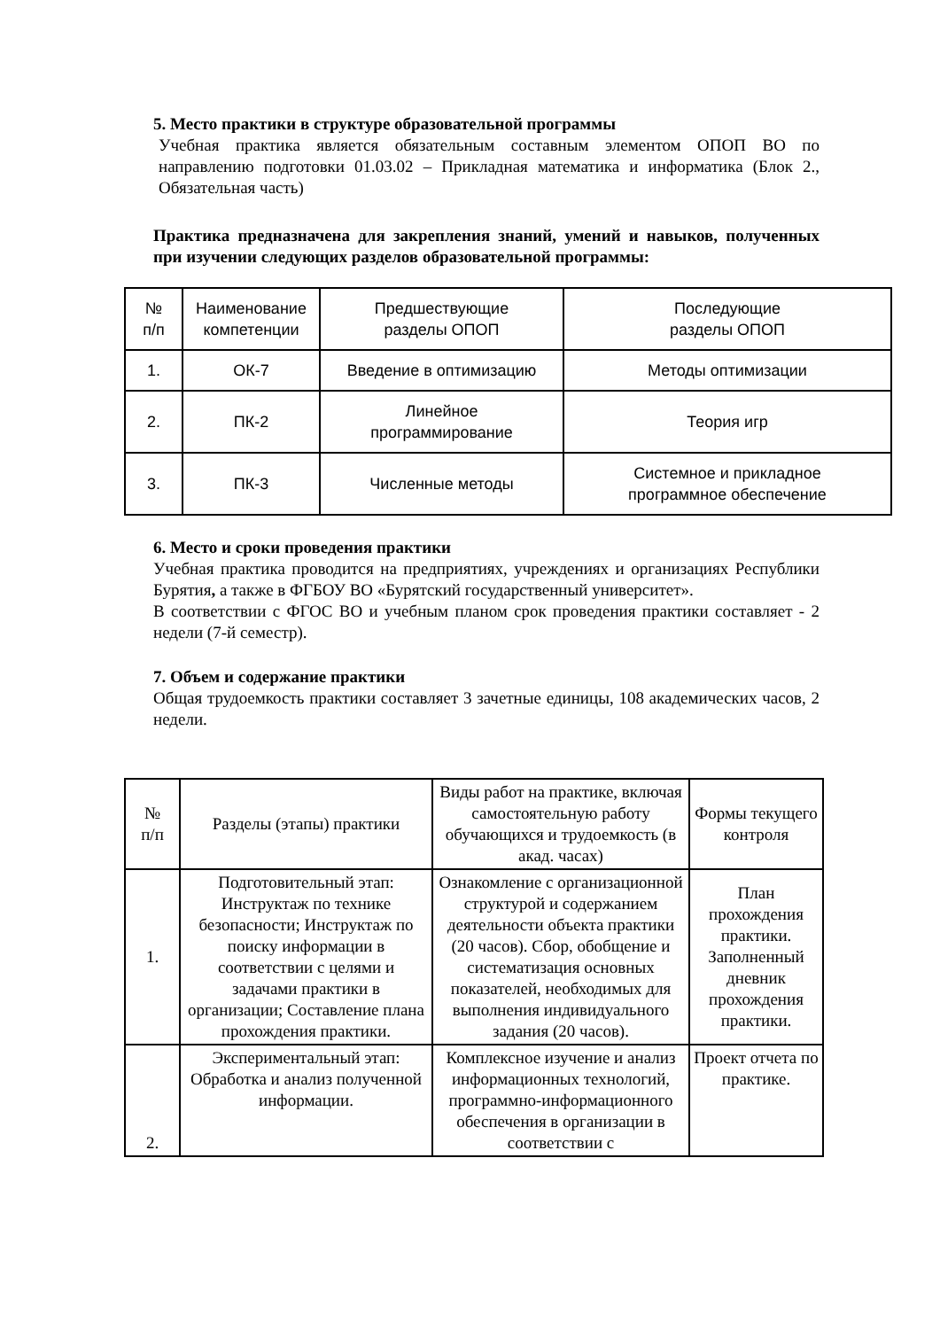5. Место практики в структуре образовательной программы
Учебная практика является обязательным составным элементом ОПОП ВО по направлению подготовки 01.03.02 – Прикладная математика и информатика (Блок 2., Обязательная часть)
Практика предназначена для закрепления знаний, умений и навыков, полученных при изучении следующих разделов образовательной программы:
| № п/п | Наименование компетенции | Предшествующие разделы ОПОП | Последующие разделы ОПОП |
| --- | --- | --- | --- |
| 1. | ОК-7 | Введение в оптимизацию | Методы оптимизации |
| 2. | ПК-2 | Линейное программирование | Теория игр |
| 3. | ПК-3 | Численные методы | Системное и прикладное программное обеспечение |
6. Место и сроки проведения практики
Учебная практика проводится на предприятиях, учреждениях и организациях Республики Бурятия, а также в ФГБОУ ВО «Бурятский государственный университет».
В соответствии с ФГОС ВО и учебным планом срок проведения практики составляет - 2 недели (7-й семестр).
7. Объем и содержание практики
Общая трудоемкость практики составляет 3 зачетные единицы, 108 академических часов, 2 недели.
| № п/п | Разделы (этапы) практики | Виды работ на практике, включая самостоятельную работу обучающихся и трудоемкость (в акад. часах) | Формы текущего контроля |
| --- | --- | --- | --- |
| 1. | Подготовительный этап: Инструктаж по технике безопасности; Инструктаж по поиску информации в соответствии с целями и задачами практики в организации; Составление плана прохождения практики. | Ознакомление с организационной структурой и содержанием деятельности объекта практики (20 часов). Сбор, обобщение и систематизация основных показателей, необходимых для выполнения индивидуального задания (20 часов). | План прохождения практики. Заполненный дневник прохождения практики. |
| 2. | Экспериментальный этап: Обработка и анализ полученной информации. | Комплексное изучение и анализ информационных технологий, программно-информационного обеспечения в организации в соответствии с | Проект отчета по практике. |